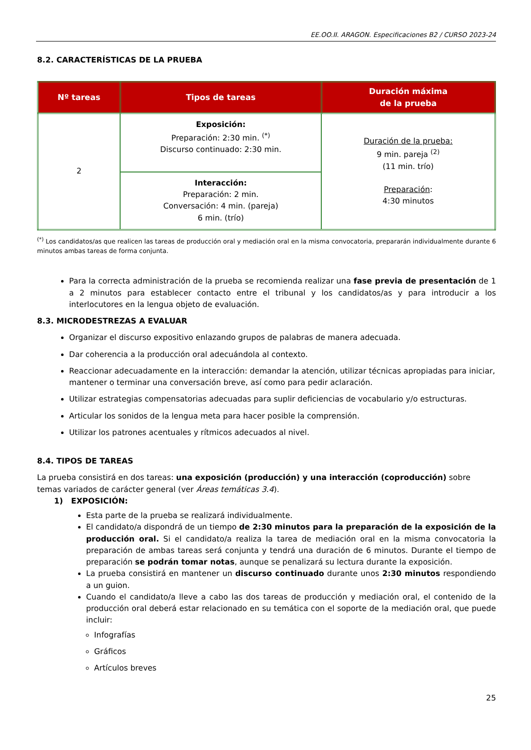EE.OO.II. ARAGON. Especificaciones B2 / CURSO 2023-24
8.2. CARACTERÍSTICAS DE LA PRUEBA
| Nº tareas | Tipos de tareas | Duración máxima de la prueba |
| --- | --- | --- |
| 2 | Exposición: Preparación: 2:30 min. <sup>(*)</sup> Discurso continuado: 2:30 min. | Duración de la prueba: 9 min. pareja <sup>(2)</sup> (11 min. trío) Preparación : 4:30 minutos |
| | Interacción: Preparación: 2 min. Conversación: 4 min. (pareja) 6 min. (trío) | |
<sup>(*)</sup> Los candidatos/as que realicen las tareas de producción oral y mediación oral en la misma convocatoria, prepararán individualmente durante 6 minutos ambas tareas de forma conjunta.
Para la correcta administración de la prueba se recomienda realizar una fase previa de presentación de 1 a 2 minutos para establecer contacto entre el tribunal y los candidatos/as y para introducir a los interlocutores en la lengua objeto de evaluación.
8.3. MICRODESTREZAS A EVALUAR
Organizar el discurso expositivo enlazando grupos de palabras de manera adecuada.
Dar coherencia a la producción oral adecuándola al contexto.
Reaccionar adecuadamente en la interacción: demandar la atención, utilizar técnicas apropiadas para iniciar, mantener o terminar una conversación breve, así como para pedir aclaración.
Utilizar estrategias compensatorias adecuadas para suplir deficiencias de vocabulario y/o estructuras.
Articular los sonidos de la lengua meta para hacer posible la comprensión.
Utilizar los patrones acentuales y rítmicos adecuados al nivel.
8.4. TIPOS DE TAREAS
La prueba consistirá en dos tareas: una exposición (producción) y una interacción (coproducción) sobre temas variados de carácter general (ver Áreas temáticas 3.4).
1) EXPOSICIÓN:
Esta parte de la prueba se realizará individualmente.
El candidato/a dispondrá de un tiempo de 2:30 minutos para la preparación de la exposición de la producción oral. Si el candidato/a realiza la tarea de mediación oral en la misma convocatoria la preparación de ambas tareas será conjunta y tendrá una duración de 6 minutos. Durante el tiempo de preparación se podrán tomar notas, aunque se penalizará su lectura durante la exposición.
La prueba consistirá en mantener un discurso continuado durante unos 2:30 minutos respondiendo a un guion.
Cuando el candidato/a lleve a cabo las dos tareas de producción y mediación oral, el contenido de la producción oral deberá estar relacionado en su temática con el soporte de la mediación oral, que puede incluir:
Infografías
Gráficos
Artículos breves
25